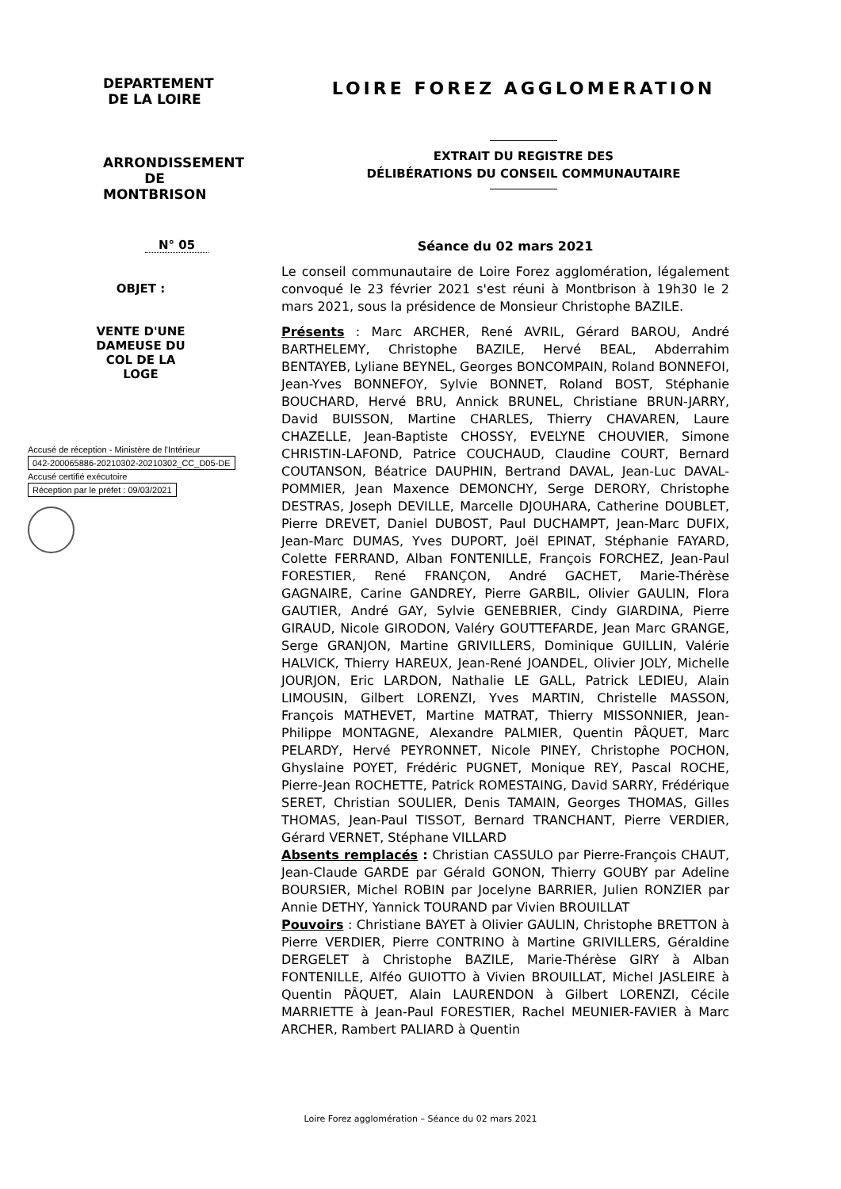DEPARTEMENT
DE LA LOIRE
ARRONDISSEMENT
DE MONTBRISON
LOIRE FOREZ AGGLOMERATION
EXTRAIT DU REGISTRE DES
DÉLIBÉRATIONS DU CONSEIL COMMUNAUTAIRE
N° 05
OBJET :
VENTE D'UNE DAMEUSE DU COL DE LA LOGE
Accusé de réception - Ministère de l'Intérieur
042-200065886-20210302-20210302_CC_D05-DE
Accusé certifié exécutoire
Réception par le préfet : 09/03/2021
Séance du 02 mars 2021
Le conseil communautaire de Loire Forez agglomération, légalement convoqué le 23 février 2021 s'est réuni à Montbrison à 19h30 le 2 mars 2021, sous la présidence de Monsieur Christophe BAZILE.
Présents : Marc ARCHER, René AVRIL, Gérard BAROU, André BARTHELEMY, Christophe BAZILE, Hervé BEAL, Abderrahim BENTAYEB, Lyliane BEYNEL, Georges BONCOMPAIN, Roland BONNEFOI, Jean-Yves BONNEFOY, Sylvie BONNET, Roland BOST, Stéphanie BOUCHARD, Hervé BRU, Annick BRUNEL, Christiane BRUN-JARRY, David BUISSON, Martine CHARLES, Thierry CHAVAREN, Laure CHAZELLE, Jean-Baptiste CHOSSY, EVELYNE CHOUVIER, Simone CHRISTIN-LAFOND, Patrice COUCHAUD, Claudine COURT, Bernard COUTANSON, Béatrice DAUPHIN, Bertrand DAVAL, Jean-Luc DAVAL-POMMIER, Jean Maxence DEMONCHY, Serge DERORY, Christophe DESTRAS, Joseph DEVILLE, Marcelle DJOUHARA, Catherine DOUBLET, Pierre DREVET, Daniel DUBOST, Paul DUCHAMPT, Jean-Marc DUFIX, Jean-Marc DUMAS, Yves DUPORT, Joël EPINAT, Stéphanie FAYARD, Colette FERRAND, Alban FONTENILLE, François FORCHEZ, Jean-Paul FORESTIER, René FRANÇON, André GACHET, Marie-Thérèse GAGNAIRE, Carine GANDREY, Pierre GARBIL, Olivier GAULIN, Flora GAUTIER, André GAY, Sylvie GENEBRIER, Cindy GIARDINA, Pierre GIRAUD, Nicole GIRODON, Valéry GOUTTEFARDE, Jean Marc GRANGE, Serge GRANJON, Martine GRIVILLERS, Dominique GUILLIN, Valérie HALVICK, Thierry HAREUX, Jean-René JOANDEL, Olivier JOLY, Michelle JOURJON, Eric LARDON, Nathalie LE GALL, Patrick LEDIEU, Alain LIMOUSIN, Gilbert LORENZI, Yves MARTIN, Christelle MASSON, François MATHEVET, Martine MATRAT, Thierry MISSONNIER, Jean-Philippe MONTAGNE, Alexandre PALMIER, Quentin PÂQUET, Marc PELARDY, Hervé PEYRONNET, Nicole PINEY, Christophe POCHON, Ghyslaine POYET, Frédéric PUGNET, Monique REY, Pascal ROCHE, Pierre-Jean ROCHETTE, Patrick ROMESTAING, David SARRY, Frédérique SERET, Christian SOULIER, Denis TAMAIN, Georges THOMAS, Gilles THOMAS, Jean-Paul TISSOT, Bernard TRANCHANT, Pierre VERDIER, Gérard VERNET, Stéphane VILLARD
Absents remplacés : Christian CASSULO par Pierre-François CHAUT, Jean-Claude GARDE par Gérald GONON, Thierry GOUBY par Adeline BOURSIER, Michel ROBIN par Jocelyne BARRIER, Julien RONZIER par Annie DETHY, Yannick TOURAND par Vivien BROUILLAT
Pouvoirs : Christiane BAYET à Olivier GAULIN, Christophe BRETTON à Pierre VERDIER, Pierre CONTRINO à Martine GRIVILLERS, Géraldine DERGELET à Christophe BAZILE, Marie-Thérèse GIRY à Alban FONTENILLE, Alféo GUIOTTO à Vivien BROUILLAT, Michel JASLEIRE à Quentin PÂQUET, Alain LAURENDON à Gilbert LORENZI, Cécile MARRIETTE à Jean-Paul FORESTIER, Rachel MEUNIER-FAVIER à Marc ARCHER, Rambert PALIARD à Quentin
Loire Forez agglomération – Séance du 02 mars 2021